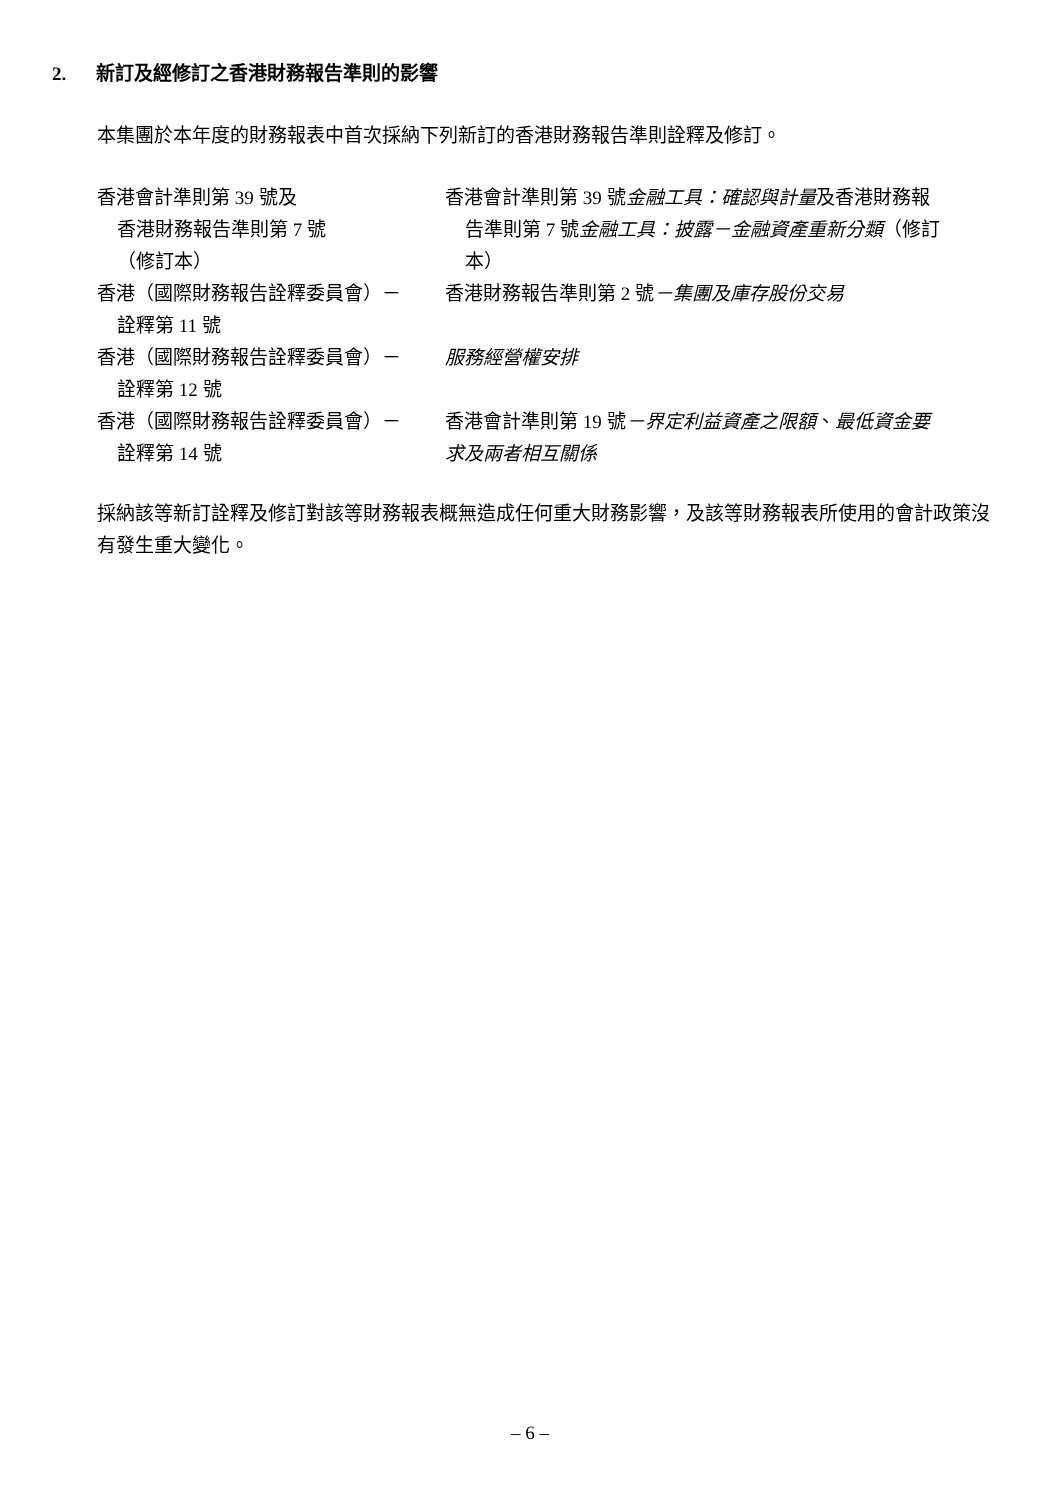2. 新訂及經修訂之香港財務報告準則的影響
本集團於本年度的財務報表中首次採納下列新訂的香港財務報告準則詮釋及修訂。
| 香港會計準則第 39 號及 香港財務報告準則第 7 號 （修訂本） | 香港會計準則第 39 號 金融工具：確認與計量 及香港財務報 告準則第 7 號 金融工具：披露－金融資產重新分類 （修訂 本） |
| 香港（國際財務報告詮釋委員會）－ 詮釋第 11 號 | 香港財務報告準則第 2 號 －集團及庫存股份交易 |
| 香港（國際財務報告詮釋委員會）－ 詮釋第 12 號 | 服務經營權安排 |
| 香港（國際財務報告詮釋委員會）－ 詮釋第 14 號 | 香港會計準則第 19 號 －界定利益資產之限額 、 最低資金要 求及兩者相互關係 |
採納該等新訂詮釋及修訂對該等財務報表概無造成任何重大財務影響，及該等財務報表所使用的會計政策沒有發生重大變化。
– 6 –